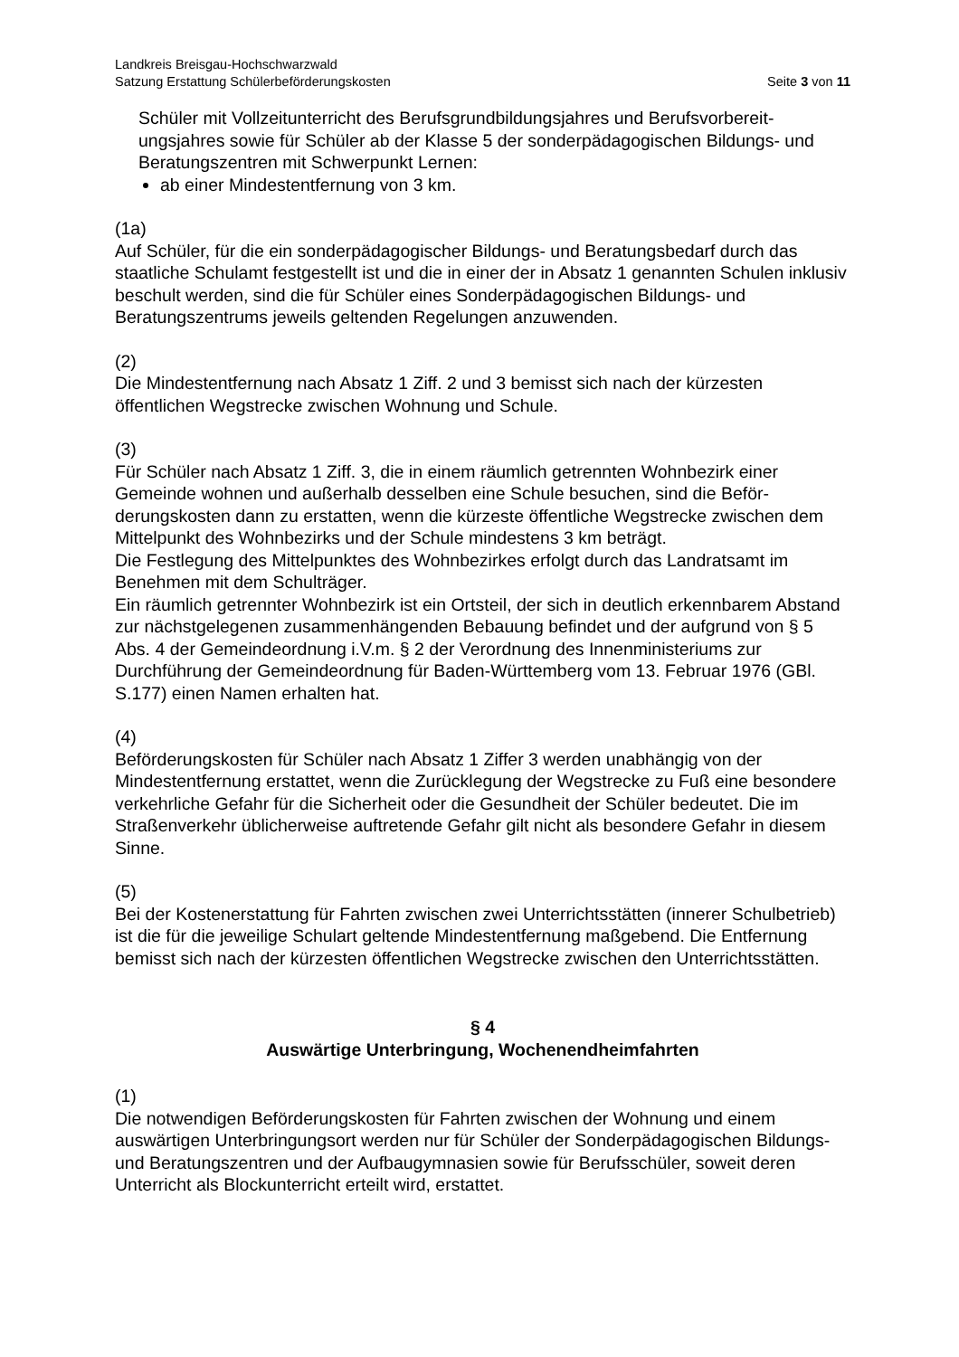Landkreis Breisgau-Hochschwarzwald
Satzung Erstattung Schülerbeförderungskosten Seite 3 von 11
Schüler mit Vollzeitunterricht des Berufsgrundbildungsjahres und Berufsvorbereit­ungsjahres sowie für Schüler ab der Klasse 5 der sonderpädagogischen Bildungs- und Beratungszentren mit Schwerpunkt Lernen:
ab einer Mindestentfernung von 3 km.
(1a)
Auf Schüler, für die ein sonderpädagogischer Bildungs- und Beratungsbedarf durch das staatliche Schulamt festgestellt ist und die in einer der in Absatz 1 genannten Schulen inklusiv beschult werden, sind die für Schüler eines Sonderpädagogischen Bildungs- und Beratungszentrums jeweils geltenden Regelungen anzuwenden.
(2)
Die Mindestentfernung nach Absatz 1 Ziff. 2 und 3 bemisst sich nach der kürzesten öffentlichen Wegstrecke zwischen Wohnung und Schule.
(3)
Für Schüler nach Absatz 1 Ziff. 3, die in einem räumlich getrennten Wohnbezirk einer Gemeinde wohnen und außerhalb desselben eine Schule besuchen, sind die Beför­derungskosten dann zu erstatten, wenn die kürzeste öffentliche Wegstrecke zwischen dem Mittelpunkt des Wohnbezirks und der Schule mindestens 3 km beträgt.
Die Festlegung des Mittelpunktes des Wohnbezirkes erfolgt durch das Landratsamt im Benehmen mit dem Schulträger.
Ein räumlich getrennter Wohnbezirk ist ein Ortsteil, der sich in deutlich erkennbarem Abstand zur nächstgelegenen zusammenhängenden Bebauung befindet und der aufgrund von § 5 Abs. 4 der Gemeindeordnung i.V.m. § 2 der Verordnung des Innenministeriums zur Durchführung der Gemeindeordnung für Baden-Württemberg vom 13. Februar 1976 (GBl. S.177) einen Namen erhalten hat.
(4)
Beförderungskosten für Schüler nach Absatz 1 Ziffer 3 werden unabhängig von der Mindestentfernung erstattet, wenn die Zurücklegung der Wegstrecke zu Fuß eine besondere verkehrliche Gefahr für die Sicherheit oder die Gesundheit der Schüler bedeutet. Die im Straßenverkehr üblicherweise auftretende Gefahr gilt nicht als besondere Gefahr in diesem Sinne.
(5)
Bei der Kostenerstattung für Fahrten zwischen zwei Unterrichtsstätten (innerer Schul­betrieb) ist die für die jeweilige Schulart geltende Mindestentfernung maßgebend. Die Entfernung bemisst sich nach der kürzesten öffentlichen Wegstrecke zwischen den Unterrichtsstätten.
§ 4
Auswärtige Unterbringung, Wochenendheimfahrten
(1)
Die notwendigen Beförderungskosten für Fahrten zwischen der Wohnung und einem auswärtigen Unterbringungsort werden nur für Schüler der Sonderpädagogischen Bildungs- und Beratungszentren und der Aufbaugymnasien sowie für Berufsschüler, soweit deren Unterricht als Blockunterricht erteilt wird, erstattet.